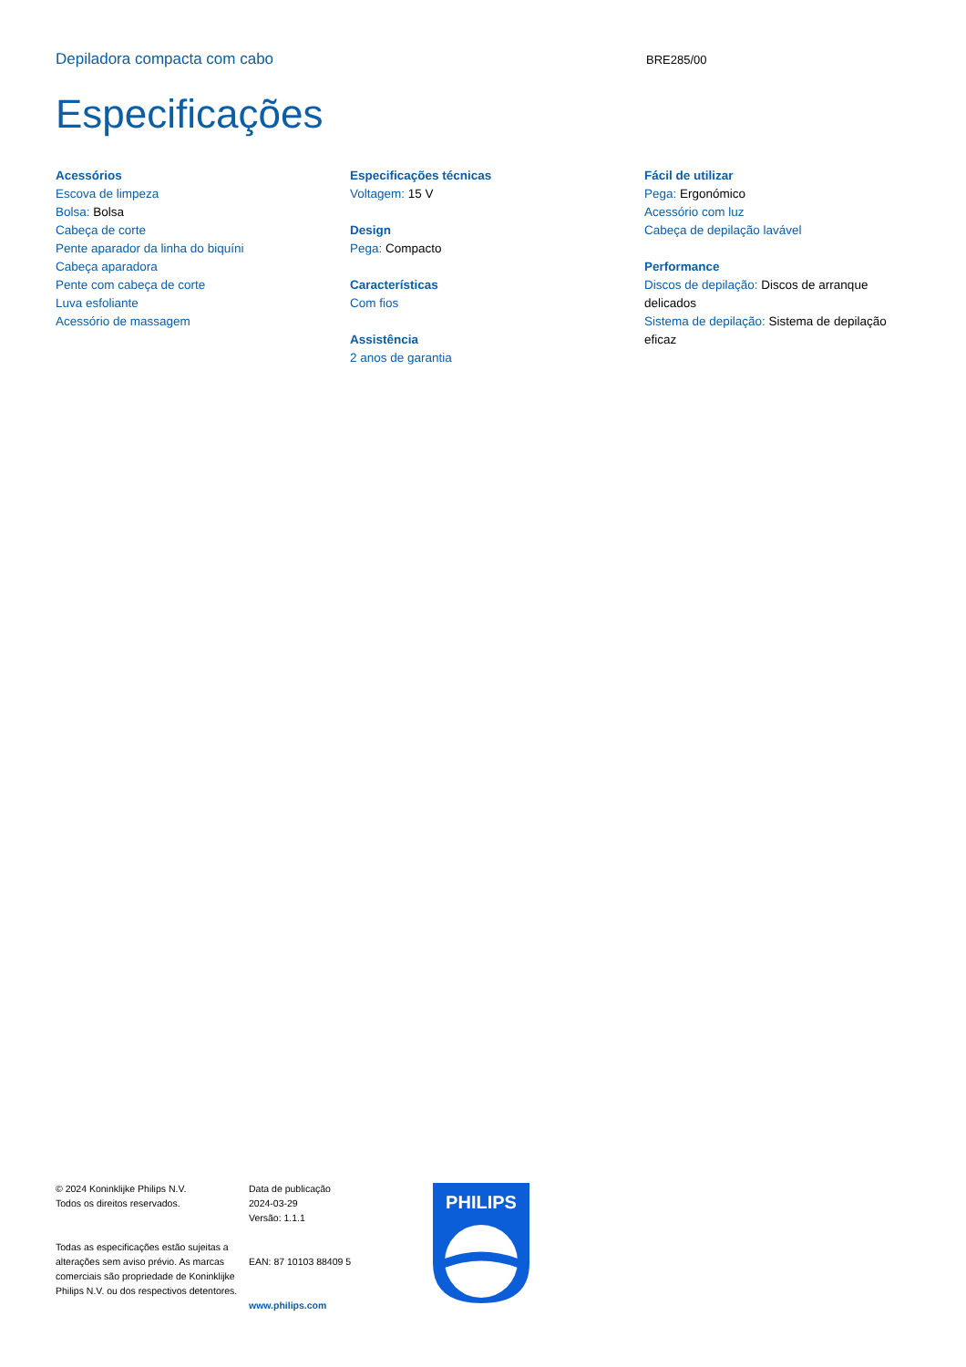Depiladora compacta com cabo
BRE285/00
Especificações
Acessórios
Escova de limpeza
Bolsa: Bolsa
Cabeça de corte
Pente aparador da linha do biquíni
Cabeça aparadora
Pente com cabeça de corte
Luva esfoliante
Acessório de massagem
Especificações técnicas
Voltagem: 15 V
Design
Pega: Compacto
Características
Com fios
Assistência
2 anos de garantia
Fácil de utilizar
Pega: Ergonómico
Acessório com luz
Cabeça de depilação lavável
Performance
Discos de depilação: Discos de arranque delicados
Sistema de depilação: Sistema de depilação eficaz
© 2024 Koninklijke Philips N.V.
Todos os direitos reservados.
Todas as especificações estão sujeitas a alterações sem aviso prévio. As marcas comerciais são propriedade de Koninklijke Philips N.V. ou dos respectivos detentores.
Data de publicação
2024-03-29
Versão: 1.1.1
EAN: 87 10103 88409 5
www.philips.com
PHILIPS